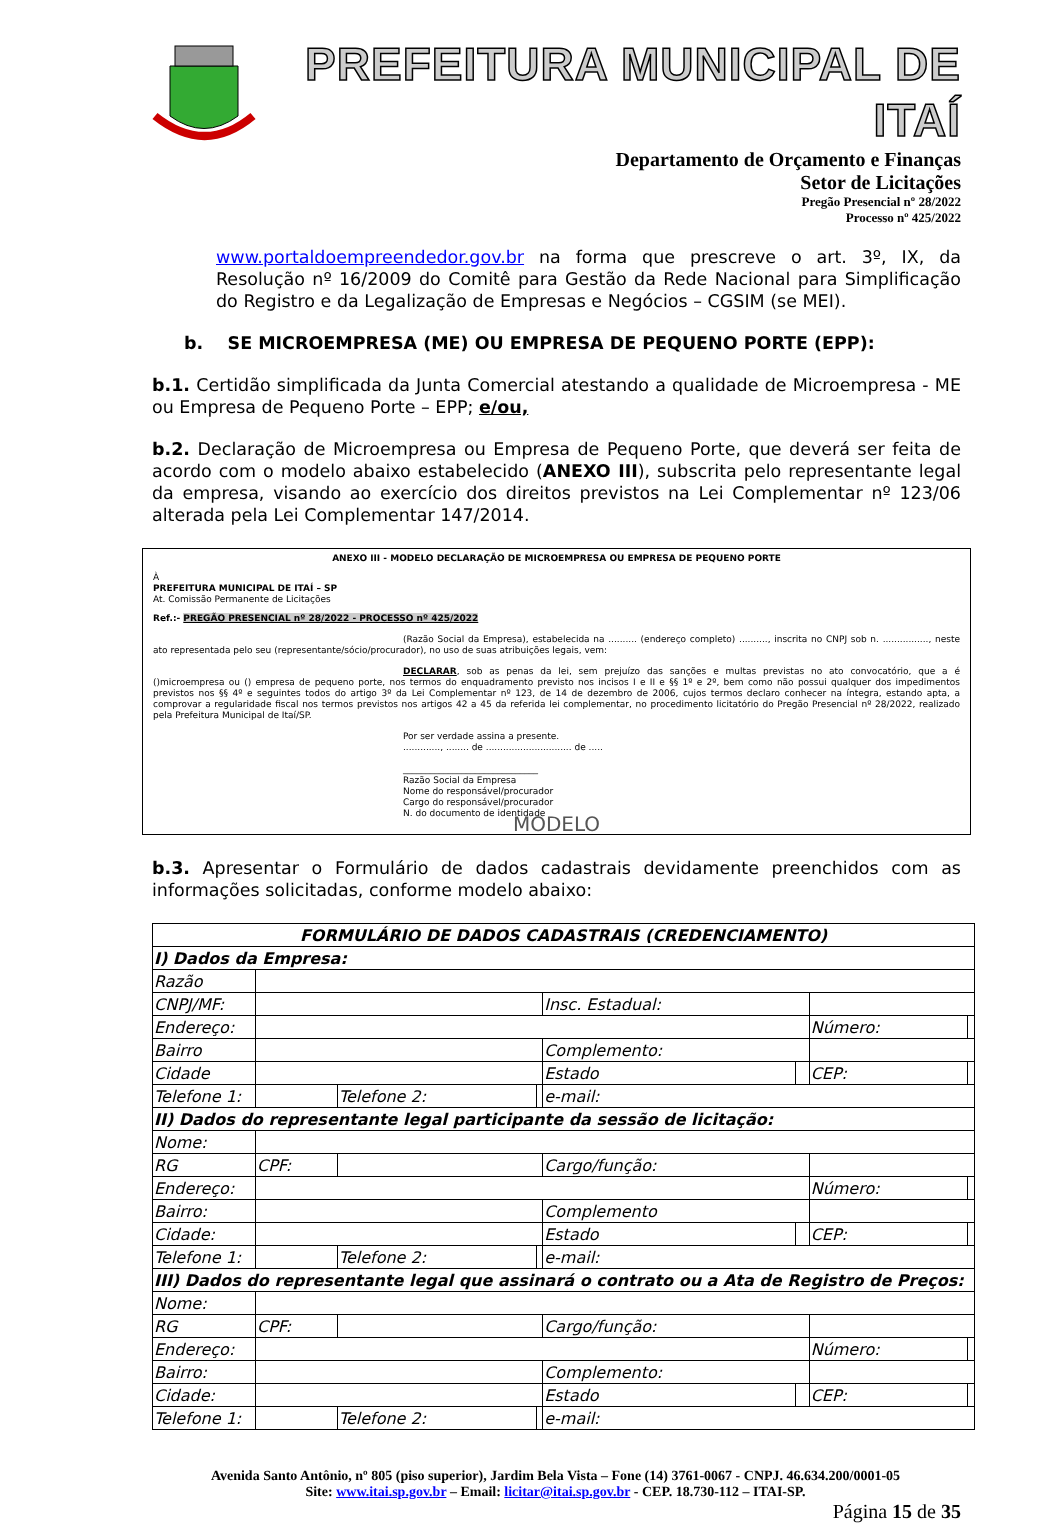PREFEITURA MUNICIPAL DE ITAÍ
Departamento de Orçamento e Finanças
Setor de Licitações
Pregão Presencial nº 28/2022
Processo nº 425/2022
www.portaldoempreendedor.gov.br na forma que prescreve o art. 3º, IX, da Resolução nº 16/2009 do Comitê para Gestão da Rede Nacional para Simplificação do Registro e da Legalização de Empresas e Negócios – CGSIM (se MEI).
b. SE MICROEMPRESA (ME) OU EMPRESA DE PEQUENO PORTE (EPP):
b.1. Certidão simplificada da Junta Comercial atestando a qualidade de Microempresa - ME ou Empresa de Pequeno Porte – EPP; e/ou,
b.2. Declaração de Microempresa ou Empresa de Pequeno Porte, que deverá ser feita de acordo com o modelo abaixo estabelecido (ANEXO III), subscrita pelo representante legal da empresa, visando ao exercício dos direitos previstos na Lei Complementar nº 123/06 alterada pela Lei Complementar 147/2014.
ANEXO III - MODELO DECLARAÇÃO DE MICROEMPRESA OU EMPRESA DE PEQUENO PORTE
À
PREFEITURA MUNICIPAL DE ITAÍ – SP
At. Comissão Permanente de Licitações
Ref.:- PREGÃO PRESENCIAL nº 28/2022 - PROCESSO nº 425/2022
(Razão Social da Empresa), estabelecida na .......... (endereço completo) .........., inscrita no CNPJ sob n. ................, neste ato representada pelo seu (representante/sócio/procurador), no uso de suas atribuições legais, vem:
DECLARAR, sob as penas da lei, sem prejuízo das sanções e multas previstas no ato convocatório, que a é ()microempresa ou () empresa de pequeno porte, nos termos do enquadramento previsto nos incisos I e II e §§ 1º e 2º, bem como não possui qualquer dos impedimentos previstos nos §§ 4º e seguintes todos do artigo 3º da Lei Complementar nº 123, de 14 de dezembro de 2006, cujos termos declaro conhecer na íntegra, estando apta, a comprovar a regularidade fiscal nos termos previstos nos artigos 42 a 45 da referida lei complementar, no procedimento licitatório do Pregão Presencial nº 28/2022, realizado pela Prefeitura Municipal de Itaí/SP.
Por ser verdade assina a presente.
............., ........ de .............................. de .....
______________________________
Razão Social da Empresa
Nome do responsável/procurador
Cargo do responsável/procurador
N. do documento de identidade
MODELO
b.3. Apresentar o Formulário de dados cadastrais devidamente preenchidos com as informações solicitadas, conforme modelo abaixo:
| FORMULÁRIO DE DADOS CADASTRAIS (CREDENCIAMENTO) | | | | | | | |
| I) Dados da Empresa: | | | | | | | |
| Razão | | | | | | | |
| CNPJ/MF: | | | | Insc. Estadual: | | | |
| Endereço: | | | | | | Número: | |
| Bairro | | | | Complemento: | | | |
| Cidade | | | | Estado | | CEP: | |
| Telefone 1: | | Telefone 2: | | e-mail: | | | |
| II) Dados do representante legal participante da sessão de licitação: | | | | | | | |
| Nome: | | | | | | | |
| RG | CPF: | | | Cargo/função: | | | |
| Endereço: | | | | | | Número: | |
| Bairro: | | | | Complemento | | | |
| Cidade: | | | | Estado | | CEP: | |
| Telefone 1: | | Telefone 2: | | e-mail: | | | |
| III) Dados do representante legal que assinará o contrato ou a Ata de Registro de Preços: | | | | | | | |
| Nome: | | | | | | | |
| RG | CPF: | | | Cargo/função: | | | |
| Endereço: | | | | | | Número: | |
| Bairro: | | | | Complemento: | | | |
| Cidade: | | | | Estado | | CEP: | |
| Telefone 1: | | Telefone 2: | | e-mail: | | | |
Avenida Santo Antônio, nº 805 (piso superior), Jardim Bela Vista – Fone (14) 3761-0067 - CNPJ. 46.634.200/0001-05
Site: www.itai.sp.gov.br – Email: licitar@itai.sp.gov.br - CEP. 18.730-112 – ITAI-SP.
Página 15 de 35